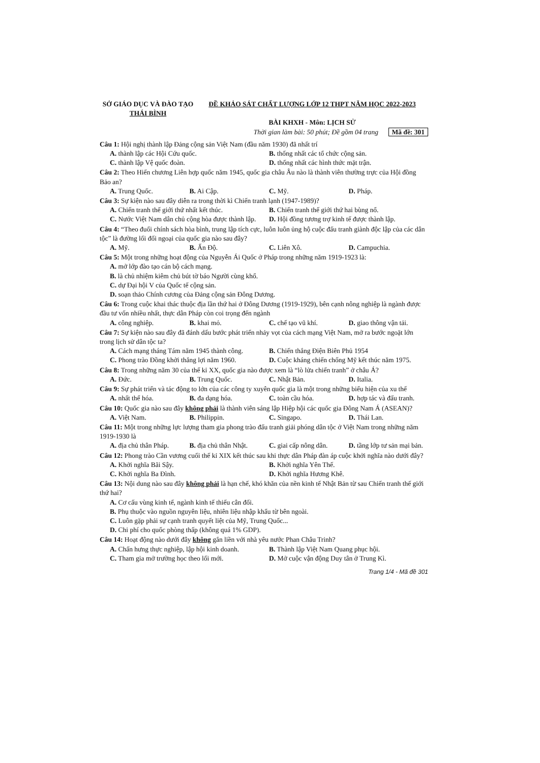SỞ GIÁO DỤC VÀ ĐÀO TẠO
THÁI BÌNH
ĐỀ KHẢO SÁT CHẤT LƯỢNG LỚP 12 THPT NĂM HỌC 2022-2023
BÀI KHXH - Môn: LỊCH SỬ
Thời gian làm bài: 50 phút; Đề gồm 04 trang Mã đề: 301
Câu 1: Hội nghị thành lập Đảng cộng sản Việt Nam (đầu năm 1930) đã nhất trí
A. thành lập các Hội Cứu quốc. B. thống nhất các tổ chức cộng sản.
C. thành lập Vệ quốc đoàn. D. thống nhất các hình thức mặt trận.
Câu 2: Theo Hiến chương Liên hợp quốc năm 1945, quốc gia châu Âu nào là thành viên thường trực của Hội đồng Bảo an?
A. Trung Quốc. B. Ai Cập. C. Mỹ. D. Pháp.
Câu 3: Sự kiện nào sau đây diễn ra trong thời kì Chiến tranh lạnh (1947-1989)?
A. Chiến tranh thế giới thứ nhất kết thúc. B. Chiến tranh thế giới thứ hai bùng nổ.
C. Nước Việt Nam dân chủ cộng hòa được thành lập. D. Hội đồng tương trợ kinh tế được thành lập.
Câu 4: “Theo đuổi chính sách hòa bình, trung lập tích cực, luôn luôn ủng hộ cuộc đấu tranh giành độc lập của các dân tộc” là đường lối đối ngoại của quốc gia nào sau đây?
A. Mỹ. B. Ấn Độ. C. Liên Xô. D. Campuchia.
Câu 5: Một trong những hoạt động của Nguyễn Ái Quốc ở Pháp trong những năm 1919-1923 là:
A. mở lớp đào tạo cán bộ cách mạng.
B. là chủ nhiệm kiêm chủ bút tờ báo Người cùng khổ.
C. dự Đại hội V của Quốc tế cộng sản.
D. soạn thảo Chính cương của Đảng cộng sản Đông Dương.
Câu 6: Trong cuộc khai thác thuộc địa lần thứ hai ở Đông Dương (1919-1929), bên cạnh nông nghiệp là ngành được đầu tư vốn nhiều nhất, thực dân Pháp còn coi trọng đến ngành
A. công nghiệp. B. khai mỏ. C. chế tạo vũ khí. D. giao thông vận tải.
Câu 7: Sự kiện nào sau đây đã đánh dấu bước phát triển nhảy vọt của cách mạng Việt Nam, mở ra bước ngoặt lớn trong lịch sử dân tộc ta?
A. Cách mạng tháng Tám năm 1945 thành công. B. Chiến thắng Điện Biên Phủ 1954
C. Phong trào Đồng khởi thắng lợi năm 1960. D. Cuộc kháng chiến chống Mỹ kết thúc năm 1975.
Câu 8: Trong những năm 30 của thế kỉ XX, quốc gia nào được xem là “lò lửa chiến tranh” ở châu Á?
A. Đức. B. Trung Quốc. C. Nhật Bản. D. Italia.
Câu 9: Sự phát triển và tác động to lớn của các công ty xuyên quốc gia là một trong những biểu hiện của xu thế
A. nhất thể hóa. B. đa dạng hóa. C. toàn cầu hóa. D. hợp tác và đấu tranh.
Câu 10: Quốc gia nào sau đây không phải là thành viên sáng lập Hiệp hội các quốc gia Đông Nam Á (ASEAN)?
A. Việt Nam. B. Philippin. C. Singapo. D. Thái Lan.
Câu 11: Một trong những lực lượng tham gia phong trào đấu tranh giải phóng dân tộc ở Việt Nam trong những năm 1919-1930 là
A. địa chủ thân Pháp. B. địa chủ thân Nhật. C. giai cấp nông dân. D. tầng lớp tư sản mại bản.
Câu 12: Phong trào Cần vương cuối thế kỉ XIX kết thúc sau khi thực dân Pháp đàn áp cuộc khởi nghĩa nào dưới đây?
A. Khởi nghĩa Bãi Sậy. B. Khởi nghĩa Yên Thế.
C. Khởi nghĩa Ba Đình. D. Khởi nghĩa Hương Khê.
Câu 13: Nội dung nào sau đây không phải là hạn chế, khó khăn của nền kinh tế Nhật Bản từ sau Chiến tranh thế giới thứ hai?
A. Cơ cấu vùng kinh tế, ngành kinh tế thiếu cân đối.
B. Phụ thuộc vào nguồn nguyên liệu, nhiên liệu nhập khẩu từ bên ngoài.
C. Luôn gặp phải sự cạnh tranh quyết liệt của Mỹ, Trung Quốc...
D. Chi phí cho quốc phòng thấp (không quá 1% GDP).
Câu 14: Hoạt động nào dưới đây không gắn liền với nhà yêu nước Phan Châu Trinh?
A. Chấn hưng thực nghiệp, lập hội kinh doanh. B. Thành lập Việt Nam Quang phục hội.
C. Tham gia mở trường học theo lối mới. D. Mở cuộc vận động Duy tân ở Trung Kì.
Trang 1/4 - Mã đề 301